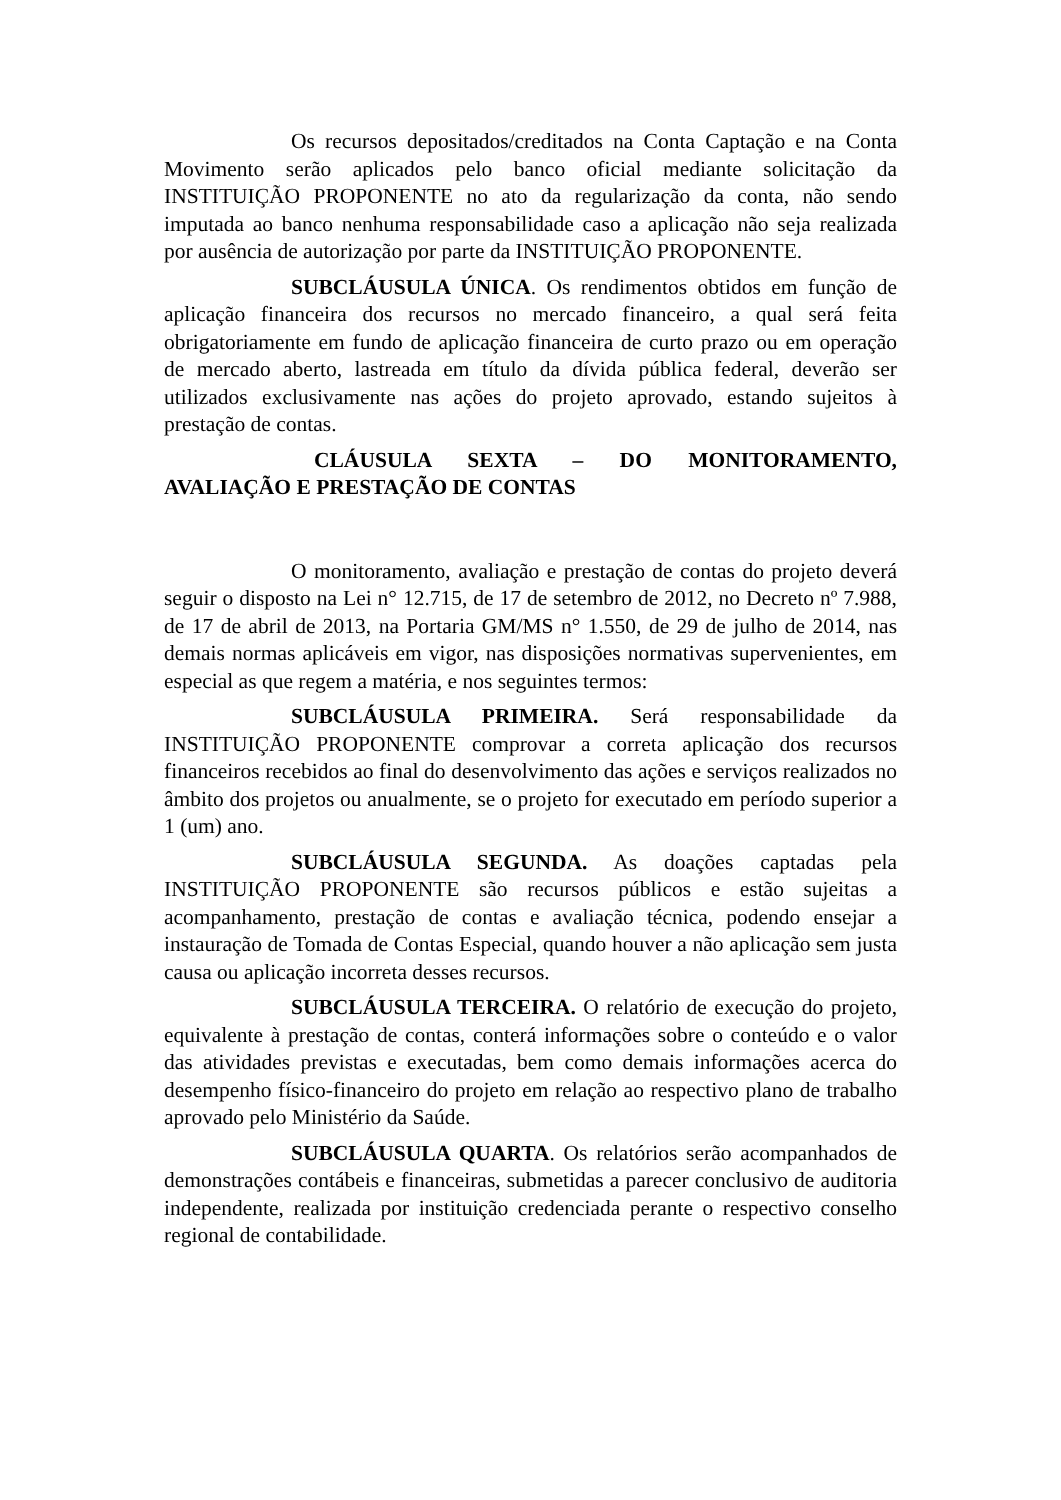Os recursos depositados/creditados na Conta Captação e na Conta Movimento serão aplicados pelo banco oficial mediante solicitação da INSTITUIÇÃO PROPONENTE no ato da regularização da conta, não sendo imputada ao banco nenhuma responsabilidade caso a aplicação não seja realizada por ausência de autorização por parte da INSTITUIÇÃO PROPONENTE.
SUBCLÁUSULA ÚNICA. Os rendimentos obtidos em função de aplicação financeira dos recursos no mercado financeiro, a qual será feita obrigatoriamente em fundo de aplicação financeira de curto prazo ou em operação de mercado aberto, lastreada em título da dívida pública federal, deverão ser utilizados exclusivamente nas ações do projeto aprovado, estando sujeitos à prestação de contas.
CLÁUSULA SEXTA – DO MONITORAMENTO, AVALIAÇÃO E PRESTAÇÃO DE CONTAS
O monitoramento, avaliação e prestação de contas do projeto deverá seguir o disposto na Lei n° 12.715, de 17 de setembro de 2012, no Decreto nº 7.988, de 17 de abril de 2013, na Portaria GM/MS n° 1.550, de 29 de julho de 2014, nas demais normas aplicáveis em vigor, nas disposições normativas supervenientes, em especial as que regem a matéria, e nos seguintes termos:
SUBCLÁUSULA PRIMEIRA. Será responsabilidade da INSTITUIÇÃO PROPONENTE comprovar a correta aplicação dos recursos financeiros recebidos ao final do desenvolvimento das ações e serviços realizados no âmbito dos projetos ou anualmente, se o projeto for executado em período superior a 1 (um) ano.
SUBCLÁUSULA SEGUNDA. As doações captadas pela INSTITUIÇÃO PROPONENTE são recursos públicos e estão sujeitas a acompanhamento, prestação de contas e avaliação técnica, podendo ensejar a instauração de Tomada de Contas Especial, quando houver a não aplicação sem justa causa ou aplicação incorreta desses recursos.
SUBCLÁUSULA TERCEIRA. O relatório de execução do projeto, equivalente à prestação de contas, conterá informações sobre o conteúdo e o valor das atividades previstas e executadas, bem como demais informações acerca do desempenho físico-financeiro do projeto em relação ao respectivo plano de trabalho aprovado pelo Ministério da Saúde.
SUBCLÁUSULA QUARTA. Os relatórios serão acompanhados de demonstrações contábeis e financeiras, submetidas a parecer conclusivo de auditoria independente, realizada por instituição credenciada perante o respectivo conselho regional de contabilidade.